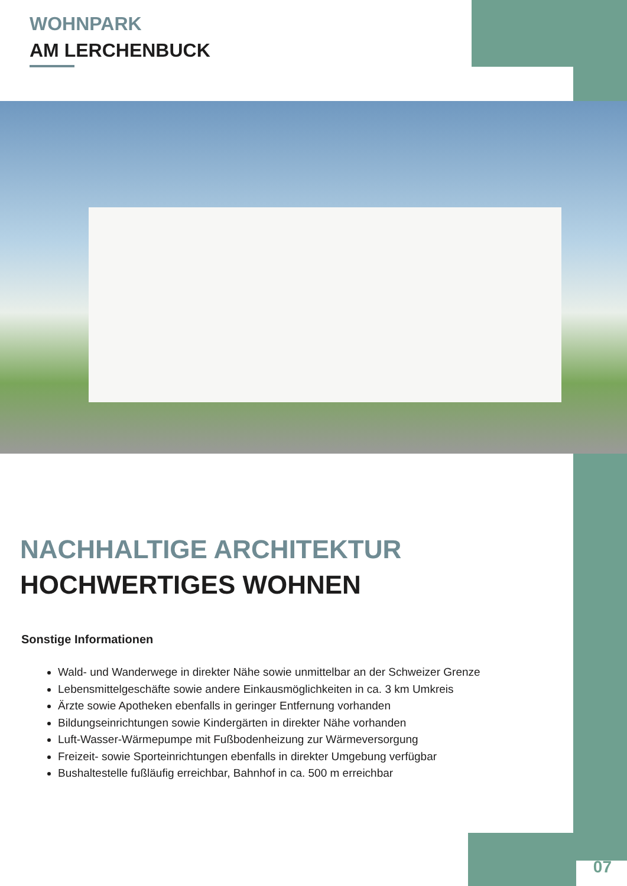WOHNPARK
AM LERCHENBUCK
NACHHALTIGE ARCHITEKTUR
HOCHWERTIGES WOHNEN
Sonstige Informationen
Wald- und Wanderwege in direkter Nähe sowie unmittelbar an der Schweizer Grenze
Lebensmittelgeschäfte sowie andere Einkausmöglichkeiten in ca. 3 km Umkreis
Ärzte sowie Apotheken ebenfalls in geringer Entfernung vorhanden
Bildungseinrichtungen sowie Kindergärten in direkter Nähe vorhanden
Luft-Wasser-Wärmepumpe mit Fußbodenheizung zur Wärmeversorgung
Freizeit- sowie Sporteinrichtungen ebenfalls in direkter Umgebung verfügbar
Bushaltestelle fußläufig erreichbar, Bahnhof in ca. 500 m erreichbar
07